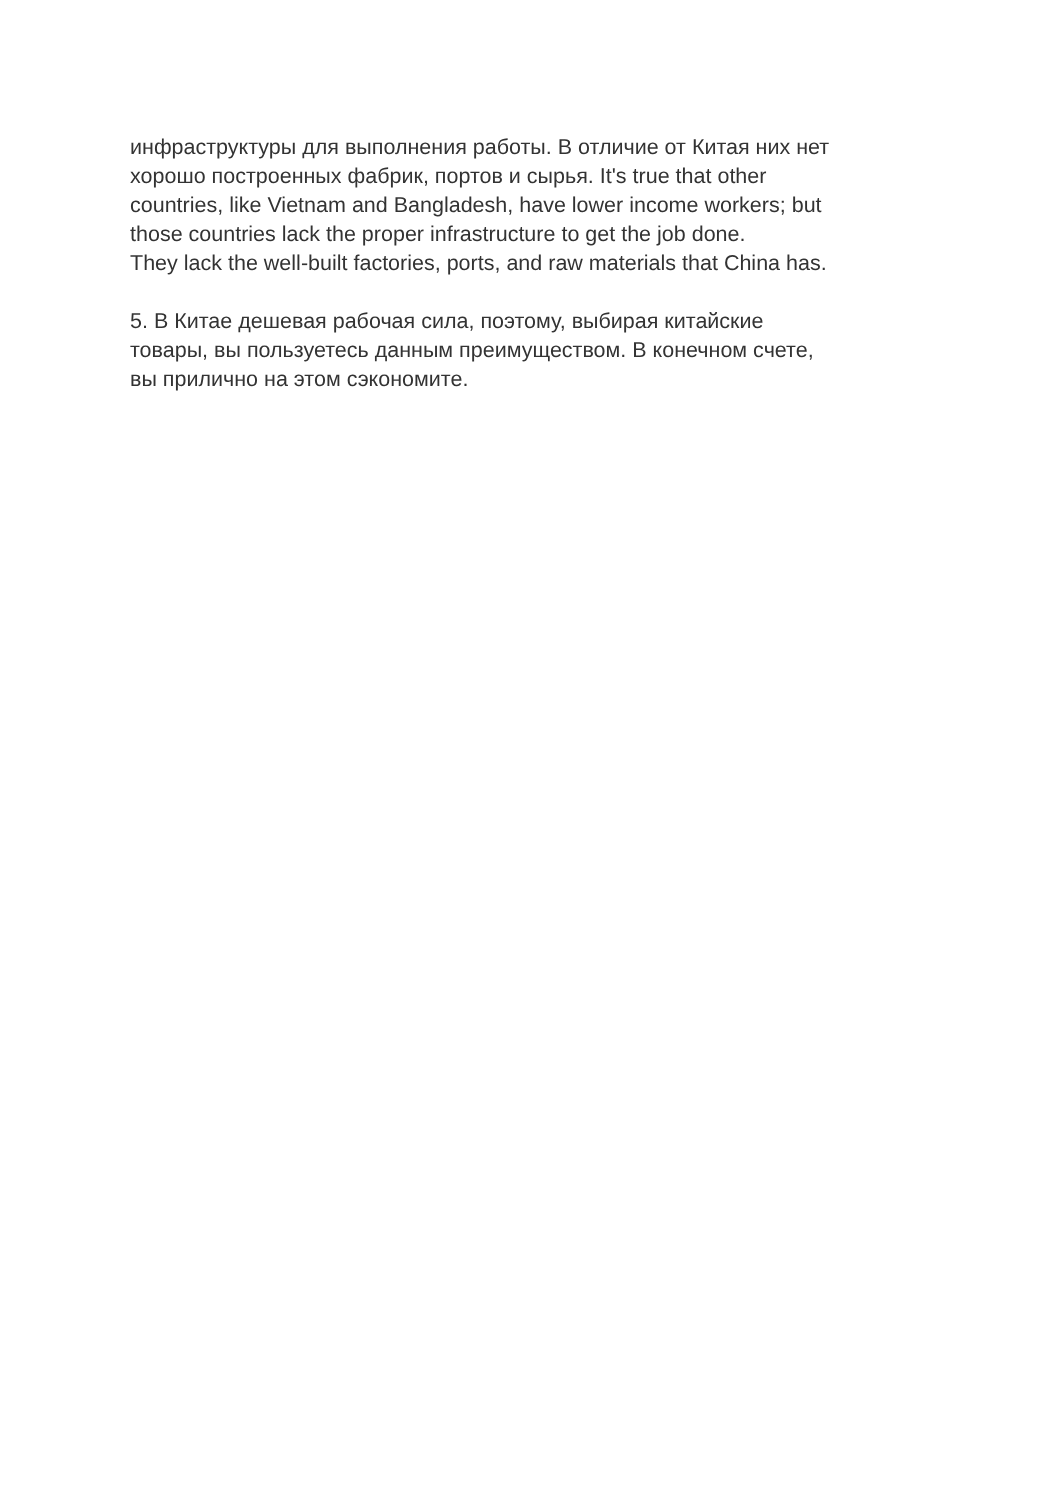инфраструктуры для выполнения работы. В отличие от Китая них нет
хорошо построенных фабрик, портов и сырья. It's true that other
countries, like Vietnam and Bangladesh, have lower income workers; but
those countries lack the proper infrastructure to get the job done.
They lack the well-built factories, ports, and raw materials that China has.
5. В Китае дешевая рабочая сила, поэтому, выбирая китайские
товары, вы пользуетесь данным преимуществом. В конечном счете,
вы прилично на этом сэкономите.